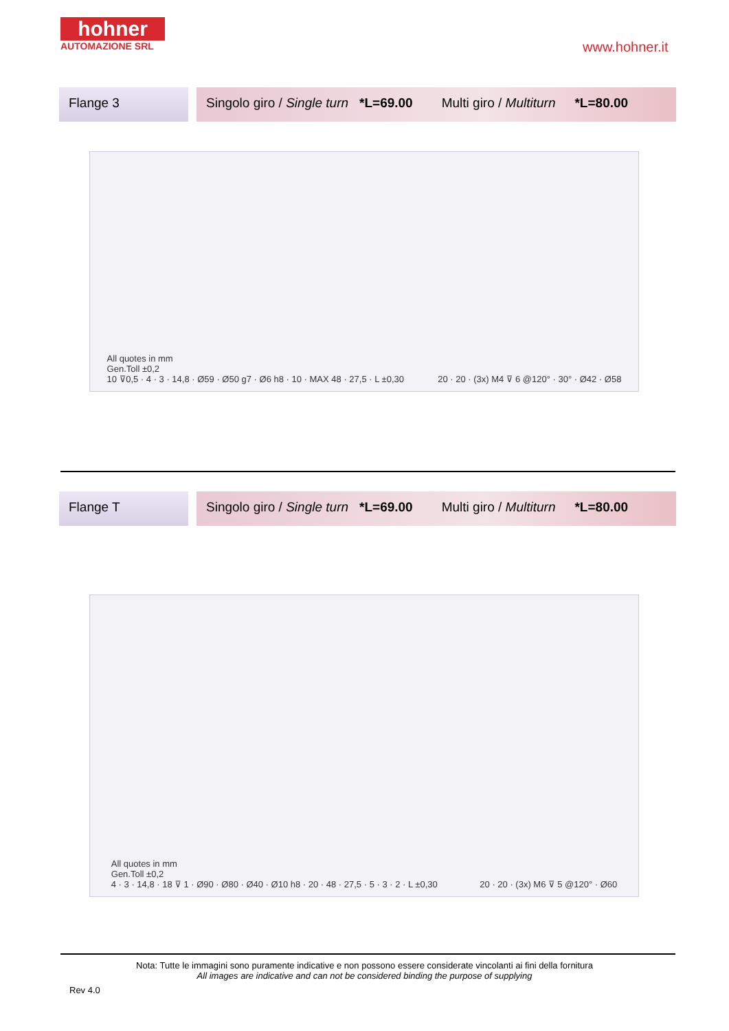hohner
AUTOMAZIONE SRL
www.hohner.it
Flange 3 Singolo giro / Single turn *L=69.00 Multi giro / Multiturn *L=80.00
All quotes in mm
Gen.Toll ±0,2
10 ⊽0,5 · 4 · 3 · 14,8 · Ø59 · Ø50 g7 · Ø6 h8 · 10 · MAX 48 · 27,5 · L ±0,30
20 · 20 · (3x) M4 ⊽ 6 @120° · 30° · Ø42 · Ø58
Flange T Singolo giro / Single turn *L=69.00 Multi giro / Multiturn *L=80.00
All quotes in mm
Gen.Toll ±0,2
4 · 3 · 14,8 · 18 ⊽ 1 · Ø90 · Ø80 · Ø40 · Ø10 h8 · 20 · 48 · 27,5 · 5 · 3 · 2 · L ±0,30
20 · 20 · (3x) M6 ⊽ 5 @120° · Ø60
Nota: Tutte le immagini sono puramente indicative e non possono essere considerate vincolanti ai fini della fornitura
All images are indicative and can not be considered binding the purpose of supplying
Rev 4.0